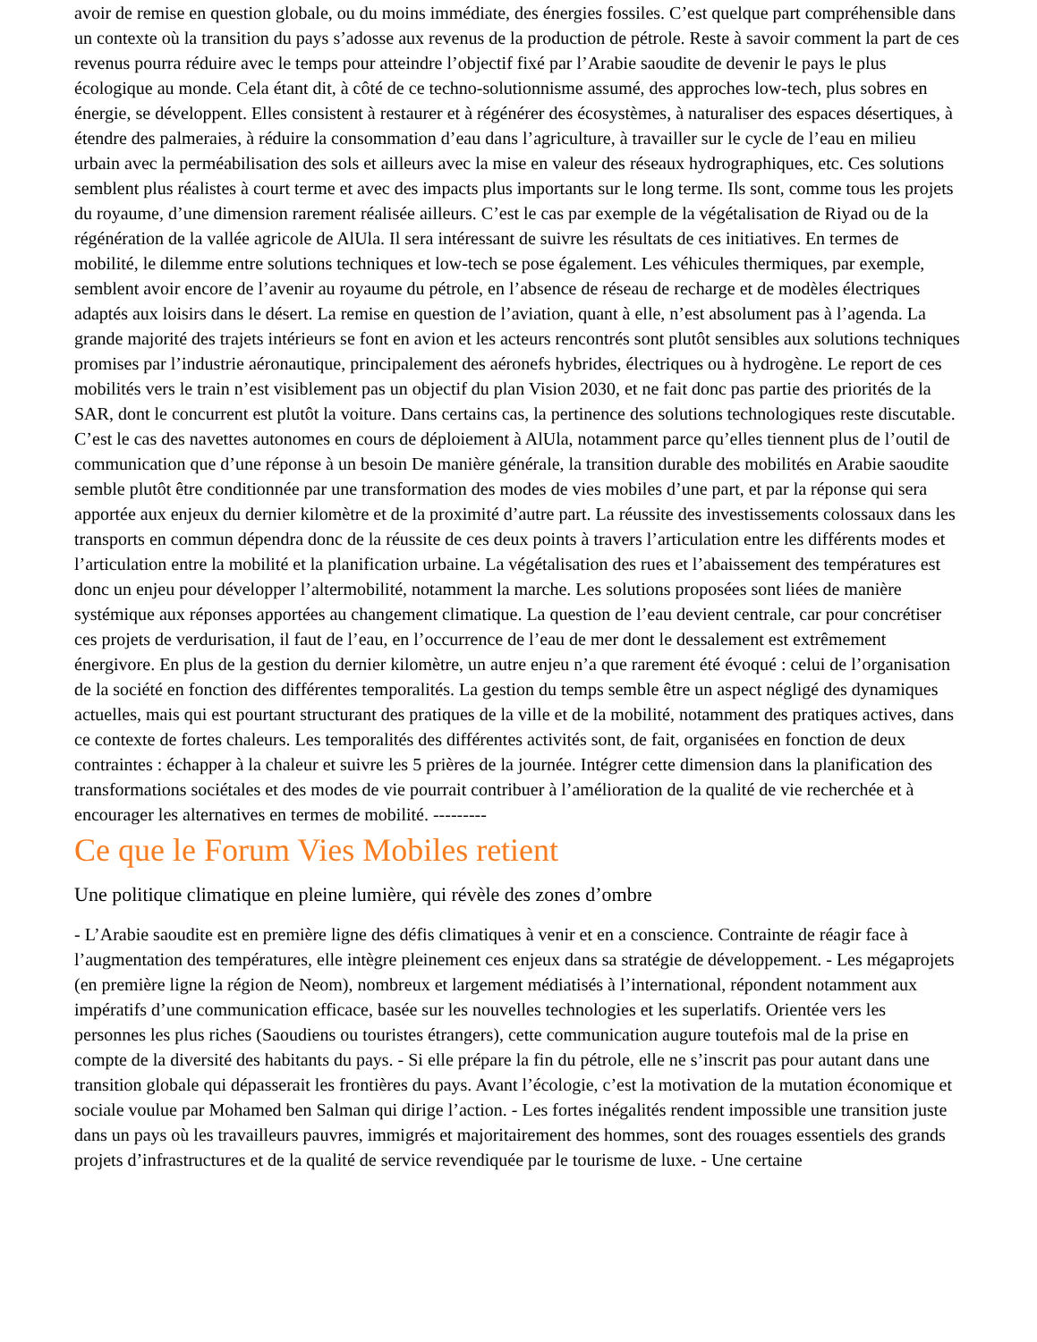avoir de remise en question globale, ou du moins immédiate, des énergies fossiles. C’est quelque part compréhensible dans un contexte où la transition du pays s’adosse aux revenus de la production de pétrole. Reste à savoir comment la part de ces revenus pourra réduire avec le temps pour atteindre l’objectif fixé par l’Arabie saoudite de devenir le pays le plus écologique au monde. Cela étant dit, à côté de ce techno-solutionnisme assumé, des approches low-tech, plus sobres en énergie, se développent. Elles consistent à restaurer et à régénérer des écosystèmes, à naturaliser des espaces désertiques, à étendre des palmeraies, à réduire la consommation d’eau dans l’agriculture, à travailler sur le cycle de l’eau en milieu urbain avec la perméabilisation des sols et ailleurs avec la mise en valeur des réseaux hydrographiques, etc. Ces solutions semblent plus réalistes à court terme et avec des impacts plus importants sur le long terme. Ils sont, comme tous les projets du royaume, d’une dimension rarement réalisée ailleurs. C’est le cas par exemple de la végétalisation de Riyad ou de la régénération de la vallée agricole de AlUla. Il sera intéressant de suivre les résultats de ces initiatives. En termes de mobilité, le dilemme entre solutions techniques et low-tech se pose également. Les véhicules thermiques, par exemple, semblent avoir encore de l’avenir au royaume du pétrole, en l’absence de réseau de recharge et de modèles électriques adaptés aux loisirs dans le désert. La remise en question de l’aviation, quant à elle, n’est absolument pas à l’agenda. La grande majorité des trajets intérieurs se font en avion et les acteurs rencontrés sont plutôt sensibles aux solutions techniques promises par l’industrie aéronautique, principalement des aéronefs hybrides, électriques ou à hydrogène. Le report de ces mobilités vers le train n’est visiblement pas un objectif du plan Vision 2030, et ne fait donc pas partie des priorités de la SAR, dont le concurrent est plutôt la voiture. Dans certains cas, la pertinence des solutions technologiques reste discutable. C’est le cas des navettes autonomes en cours de déploiement à AlUla, notamment parce qu’elles tiennent plus de l’outil de communication que d’une réponse à un besoin De manière générale, la transition durable des mobilités en Arabie saoudite semble plutôt être conditionnée par une transformation des modes de vies mobiles d’une part, et par la réponse qui sera apportée aux enjeux du dernier kilomètre et de la proximité d’autre part. La réussite des investissements colossaux dans les transports en commun dépendra donc de la réussite de ces deux points à travers l’articulation entre les différents modes et l’articulation entre la mobilité et la planification urbaine. La végétalisation des rues et l’abaissement des températures est donc un enjeu pour développer l’altermobilité, notamment la marche. Les solutions proposées sont liées de manière systémique aux réponses apportées au changement climatique. La question de l’eau devient centrale, car pour concrétiser ces projets de verdurisation, il faut de l’eau, en l’occurrence de l’eau de mer dont le dessalement est extrêmement énergivore. En plus de la gestion du dernier kilomètre, un autre enjeu n’a que rarement été évoqué : celui de l’organisation de la société en fonction des différentes temporalités. La gestion du temps semble être un aspect négligé des dynamiques actuelles, mais qui est pourtant structurant des pratiques de la ville et de la mobilité, notamment des pratiques actives, dans ce contexte de fortes chaleurs. Les temporalités des différentes activités sont, de fait, organisées en fonction de deux contraintes : échapper à la chaleur et suivre les 5 prières de la journée. Intégrer cette dimension dans la planification des transformations sociétales et des modes de vie pourrait contribuer à l’amélioration de la qualité de vie recherchée et à encourager les alternatives en termes de mobilité. ---------
Ce que le Forum Vies Mobiles retient
Une politique climatique en pleine lumière, qui révèle des zones d’ombre
- L’Arabie saoudite est en première ligne des défis climatiques à venir et en a conscience. Contrainte de réagir face à l’augmentation des températures, elle intègre pleinement ces enjeux dans sa stratégie de développement. - Les mégaprojets (en première ligne la région de Neom), nombreux et largement médiatisés à l’international, répondent notamment aux impératifs d’une communication efficace, basée sur les nouvelles technologies et les superlatifs. Orientée vers les personnes les plus riches (Saoudiens ou touristes étrangers), cette communication augure toutefois mal de la prise en compte de la diversité des habitants du pays. - Si elle prépare la fin du pétrole, elle ne s’inscrit pas pour autant dans une transition globale qui dépasserait les frontières du pays. Avant l’écologie, c’est la motivation de la mutation économique et sociale voulue par Mohamed ben Salman qui dirige l’action. - Les fortes inégalités rendent impossible une transition juste dans un pays où les travailleurs pauvres, immigrés et majoritairement des hommes, sont des rouages essentiels des grands projets d’infrastructures et de la qualité de service revendiquée par le tourisme de luxe. - Une certaine